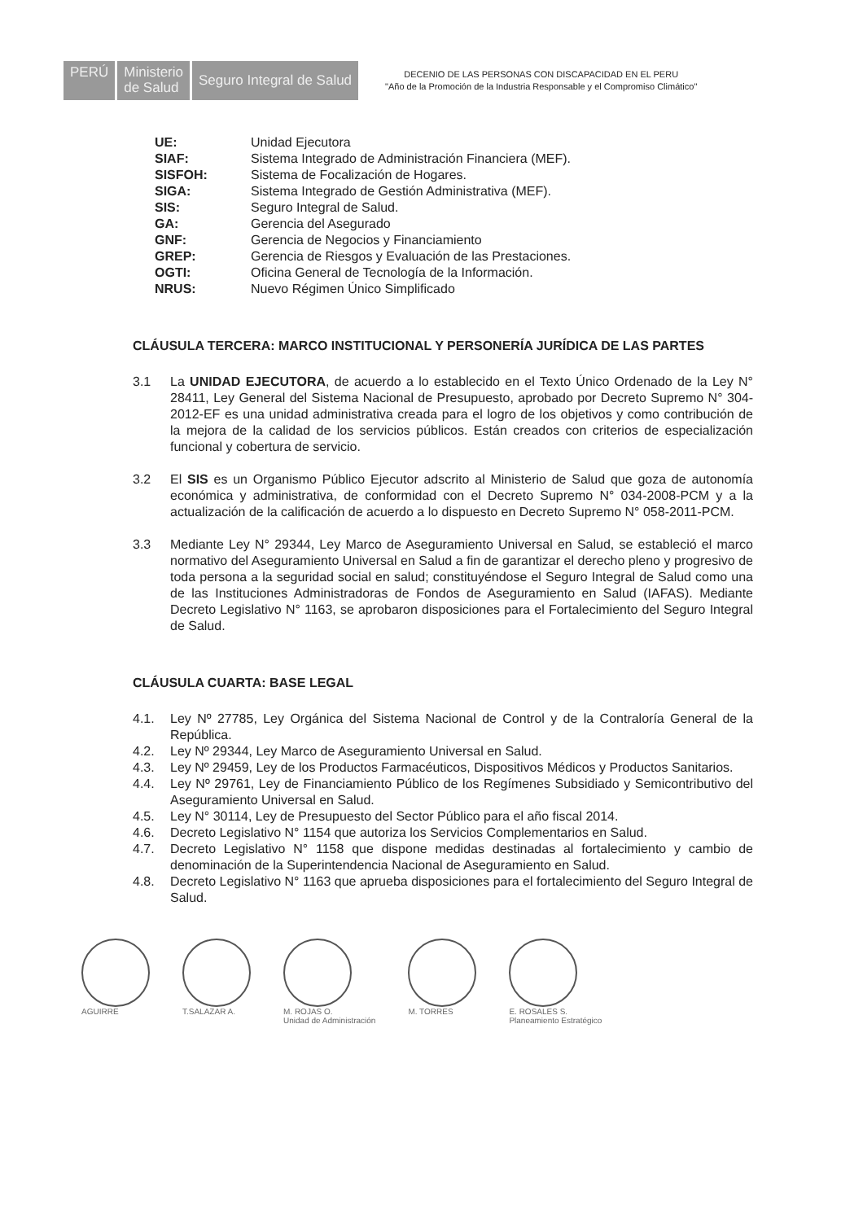PERÚ Ministerio
de Salud
Seguro Integral de Salud
DECENIO DE LAS PERSONAS CON DISCAPACIDAD EN EL PERU
"Año de la Promoción de la Industria Responsable y el Compromiso Climático"
UE: Unidad Ejecutora
SIAF: Sistema Integrado de Administración Financiera (MEF).
SISFOH: Sistema de Focalización de Hogares.
SIGA: Sistema Integrado de Gestión Administrativa (MEF).
SIS: Seguro Integral de Salud.
GA: Gerencia del Asegurado
GNF: Gerencia de Negocios y Financiamiento
GREP: Gerencia de Riesgos y Evaluación de las Prestaciones.
OGTI: Oficina General de Tecnología de la Información.
NRUS: Nuevo Régimen Único Simplificado
CLÁUSULA TERCERA: MARCO INSTITUCIONAL Y PERSONERÍA JURÍDICA DE LAS PARTES
3.1 La UNIDAD EJECUTORA, de acuerdo a lo establecido en el Texto Único Ordenado de la Ley N° 28411, Ley General del Sistema Nacional de Presupuesto, aprobado por Decreto Supremo N° 304-2012-EF es una unidad administrativa creada para el logro de los objetivos y como contribución de la mejora de la calidad de los servicios públicos. Están creados con criterios de especialización funcional y cobertura de servicio.
3.2 El SIS es un Organismo Público Ejecutor adscrito al Ministerio de Salud que goza de autonomía económica y administrativa, de conformidad con el Decreto Supremo N° 034-2008-PCM y a la actualización de la calificación de acuerdo a lo dispuesto en Decreto Supremo N° 058-2011-PCM.
3.3 Mediante Ley N° 29344, Ley Marco de Aseguramiento Universal en Salud, se estableció el marco normativo del Aseguramiento Universal en Salud a fin de garantizar el derecho pleno y progresivo de toda persona a la seguridad social en salud; constituyéndose el Seguro Integral de Salud como una de las Instituciones Administradoras de Fondos de Aseguramiento en Salud (IAFAS). Mediante Decreto Legislativo N° 1163, se aprobaron disposiciones para el Fortalecimiento del Seguro Integral de Salud.
CLÁUSULA CUARTA: BASE LEGAL
4.1. Ley Nº 27785, Ley Orgánica del Sistema Nacional de Control y de la Contraloría General de la República.
4.2. Ley Nº 29344, Ley Marco de Aseguramiento Universal en Salud.
4.3. Ley Nº 29459, Ley de los Productos Farmacéuticos, Dispositivos Médicos y Productos Sanitarios.
4.4. Ley Nº 29761, Ley de Financiamiento Público de los Regímenes Subsidiado y Semicontributivo del Aseguramiento Universal en Salud.
4.5. Ley N° 30114, Ley de Presupuesto del Sector Público para el año fiscal 2014.
4.6. Decreto Legislativo N° 1154 que autoriza los Servicios Complementarios en Salud.
4.7. Decreto Legislativo N° 1158 que dispone medidas destinadas al fortalecimiento y cambio de denominación de la Superintendencia Nacional de Aseguramiento en Salud.
4.8. Decreto Legislativo N° 1163 que aprueba disposiciones para el fortalecimiento del Seguro Integral de Salud.
AGUIRRE T.SALAZAR A. M. ROJAS O.
Unidad de Administración
M. TORRES E. ROSALES S.
Planeamiento Estratégico